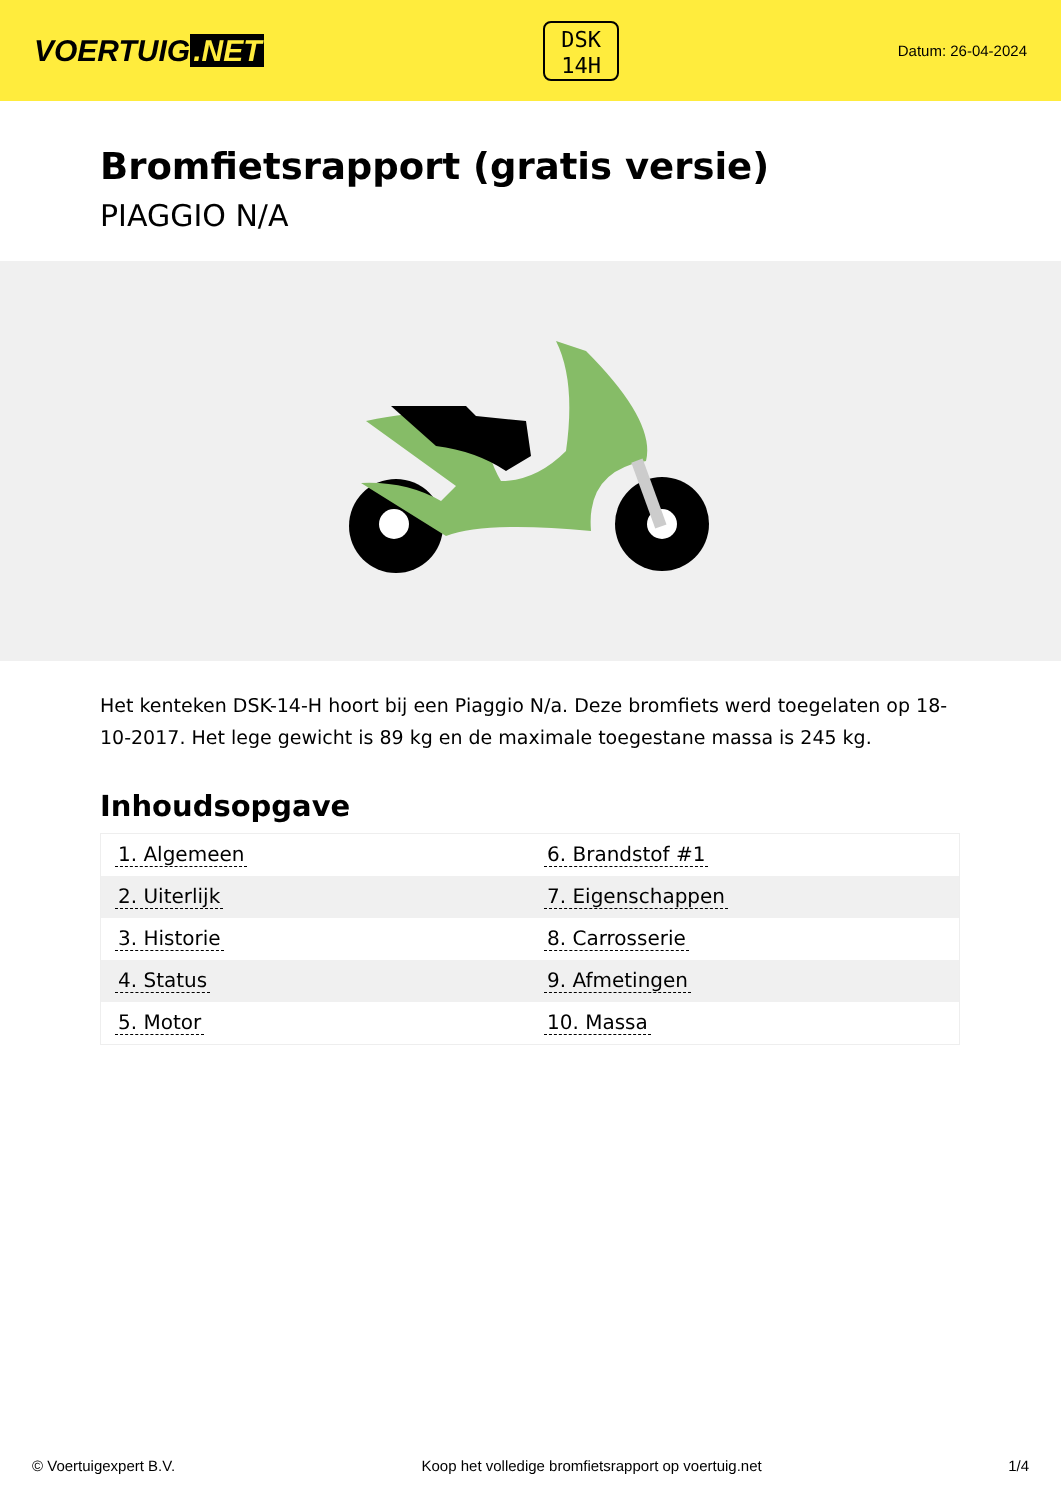VOERTUIG.NET
DSK
14H
Datum: 26-04-2024
Bromfietsrapport (gratis versie)
PIAGGIO N/A
Het kenteken DSK-14-H hoort bij een Piaggio N/a. Deze bromfiets werd toegelaten op 18-10-2017. Het lege gewicht is 89 kg en de maximale toegestane massa is 245 kg.
Inhoudsopgave
| 1. Algemeen | 6. Brandstof #1 |
| 2. Uiterlijk | 7. Eigenschappen |
| 3. Historie | 8. Carrosserie |
| 4. Status | 9. Afmetingen |
| 5. Motor | 10. Massa |
© Voertuigexpert B.V. Koop het volledige bromfietsrapport op voertuig.net
1/4